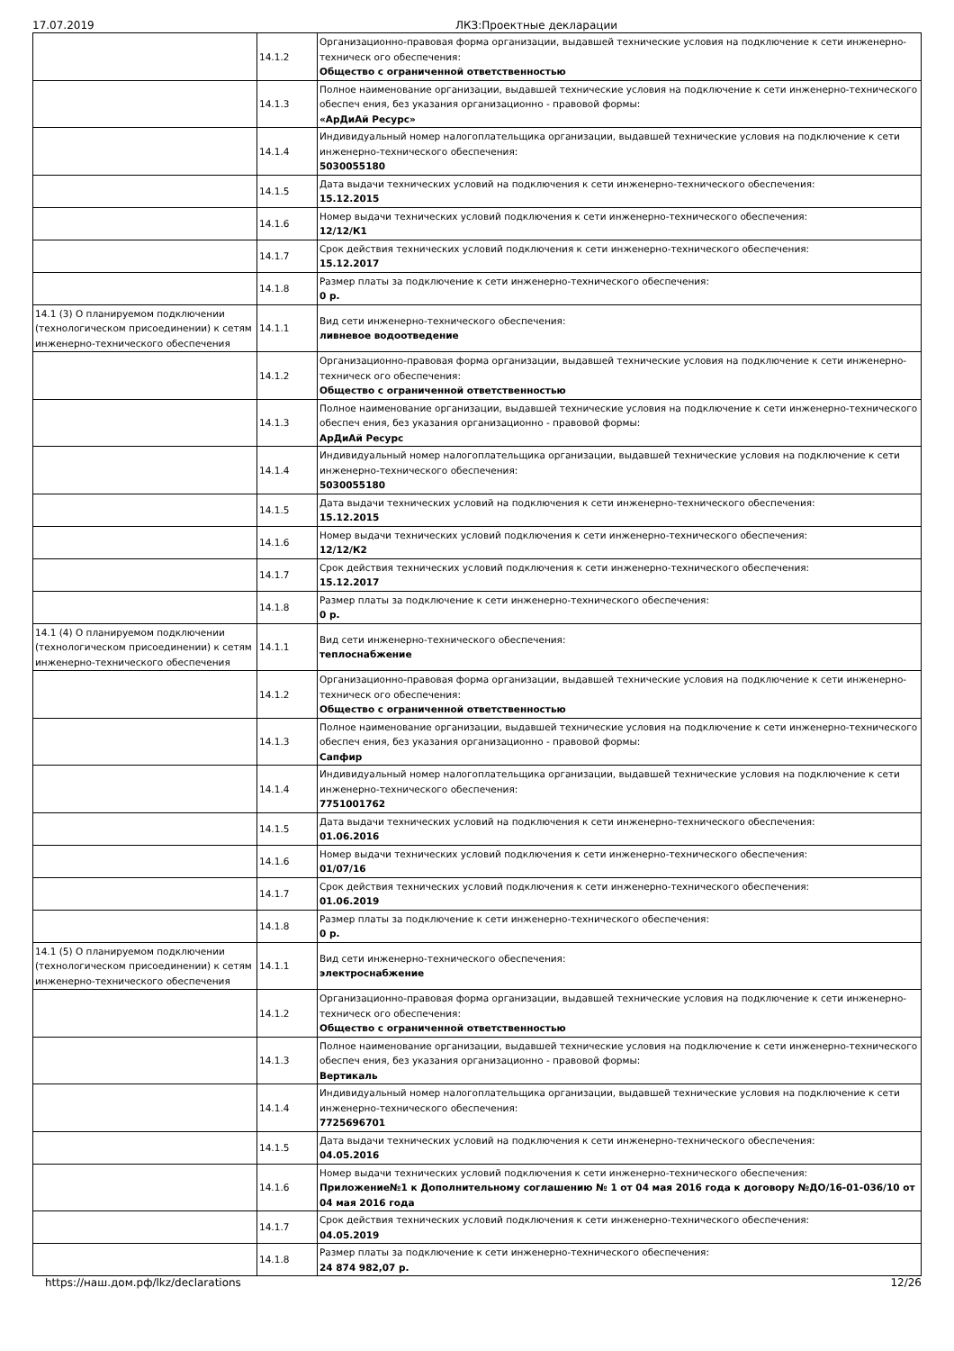17.07.2019 ЛКЗ:Проектные декларации
| | 14.1.2 | Организационно-правовая форма организации, выдавшей технические условия на подключение к сети инженерно-техническ ого обеспечения: Общество с ограниченной ответственностью |
| | 14.1.3 | Полное наименование организации, выдавшей технические условия на подключение к сети инженерно-технического обеспеч ения, без указания организационно - правовой формы: «АрДиАй Ресурс» |
| | 14.1.4 | Индивидуальный номер налогоплательщика организации, выдавшей технические условия на подключение к сети инженерно-технического обеспечения: 5030055180 |
| | 14.1.5 | Дата выдачи технических условий на подключения к сети инженерно-технического обеспечения: 15.12.2015 |
| | 14.1.6 | Номер выдачи технических условий подключения к сети инженерно-технического обеспечения: 12/12/К1 |
| | 14.1.7 | Срок действия технических условий подключения к сети инженерно-технического обеспечения: 15.12.2017 |
| | 14.1.8 | Размер платы за подключение к сети инженерно-технического обеспечения: 0 р. |
| 14.1 (3) О планируемом подключении (технологическом присоединении) к сетям инженерно-технического обеспечения | 14.1.1 | Вид сети инженерно-технического обеспечения: ливневое водоотведение |
| | 14.1.2 | Организационно-правовая форма организации, выдавшей технические условия на подключение к сети инженерно-техническ ого обеспечения: Общество с ограниченной ответственностью |
| | 14.1.3 | Полное наименование организации, выдавшей технические условия на подключение к сети инженерно-технического обеспеч ения, без указания организационно - правовой формы: АрДиАй Ресурс |
| | 14.1.4 | Индивидуальный номер налогоплательщика организации, выдавшей технические условия на подключение к сети инженерно-технического обеспечения: 5030055180 |
| | 14.1.5 | Дата выдачи технических условий на подключения к сети инженерно-технического обеспечения: 15.12.2015 |
| | 14.1.6 | Номер выдачи технических условий подключения к сети инженерно-технического обеспечения: 12/12/К2 |
| | 14.1.7 | Срок действия технических условий подключения к сети инженерно-технического обеспечения: 15.12.2017 |
| | 14.1.8 | Размер платы за подключение к сети инженерно-технического обеспечения: 0 р. |
| 14.1 (4) О планируемом подключении (технологическом присоединении) к сетям инженерно-технического обеспечения | 14.1.1 | Вид сети инженерно-технического обеспечения: теплоснабжение |
| | 14.1.2 | Организационно-правовая форма организации, выдавшей технические условия на подключение к сети инженерно-техническ ого обеспечения: Общество с ограниченной ответственностью |
| | 14.1.3 | Полное наименование организации, выдавшей технические условия на подключение к сети инженерно-технического обеспеч ения, без указания организационно - правовой формы: Сапфир |
| | 14.1.4 | Индивидуальный номер налогоплательщика организации, выдавшей технические условия на подключение к сети инженерно-технического обеспечения: 7751001762 |
| | 14.1.5 | Дата выдачи технических условий на подключения к сети инженерно-технического обеспечения: 01.06.2016 |
| | 14.1.6 | Номер выдачи технических условий подключения к сети инженерно-технического обеспечения: 01/07/16 |
| | 14.1.7 | Срок действия технических условий подключения к сети инженерно-технического обеспечения: 01.06.2019 |
| | 14.1.8 | Размер платы за подключение к сети инженерно-технического обеспечения: 0 р. |
| 14.1 (5) О планируемом подключении (технологическом присоединении) к сетям инженерно-технического обеспечения | 14.1.1 | Вид сети инженерно-технического обеспечения: электроснабжение |
| | 14.1.2 | Организационно-правовая форма организации, выдавшей технические условия на подключение к сети инженерно-техническ ого обеспечения: Общество с ограниченной ответственностью |
| | 14.1.3 | Полное наименование организации, выдавшей технические условия на подключение к сети инженерно-технического обеспеч ения, без указания организационно - правовой формы: Вертикаль |
| | 14.1.4 | Индивидуальный номер налогоплательщика организации, выдавшей технические условия на подключение к сети инженерно-технического обеспечения: 7725696701 |
| | 14.1.5 | Дата выдачи технических условий на подключения к сети инженерно-технического обеспечения: 04.05.2016 |
| | 14.1.6 | Номер выдачи технических условий подключения к сети инженерно-технического обеспечения: Приложение№1 к Дополнительному соглашению № 1 от 04 мая 2016 года к договору №ДО/16-01-036/10 от 04 мая 2016 года |
| | 14.1.7 | Срок действия технических условий подключения к сети инженерно-технического обеспечения: 04.05.2019 |
| | 14.1.8 | Размер платы за подключение к сети инженерно-технического обеспечения: 24 874 982,07 р. |
https://наш.дом.рф/lkz/declarations 12/26